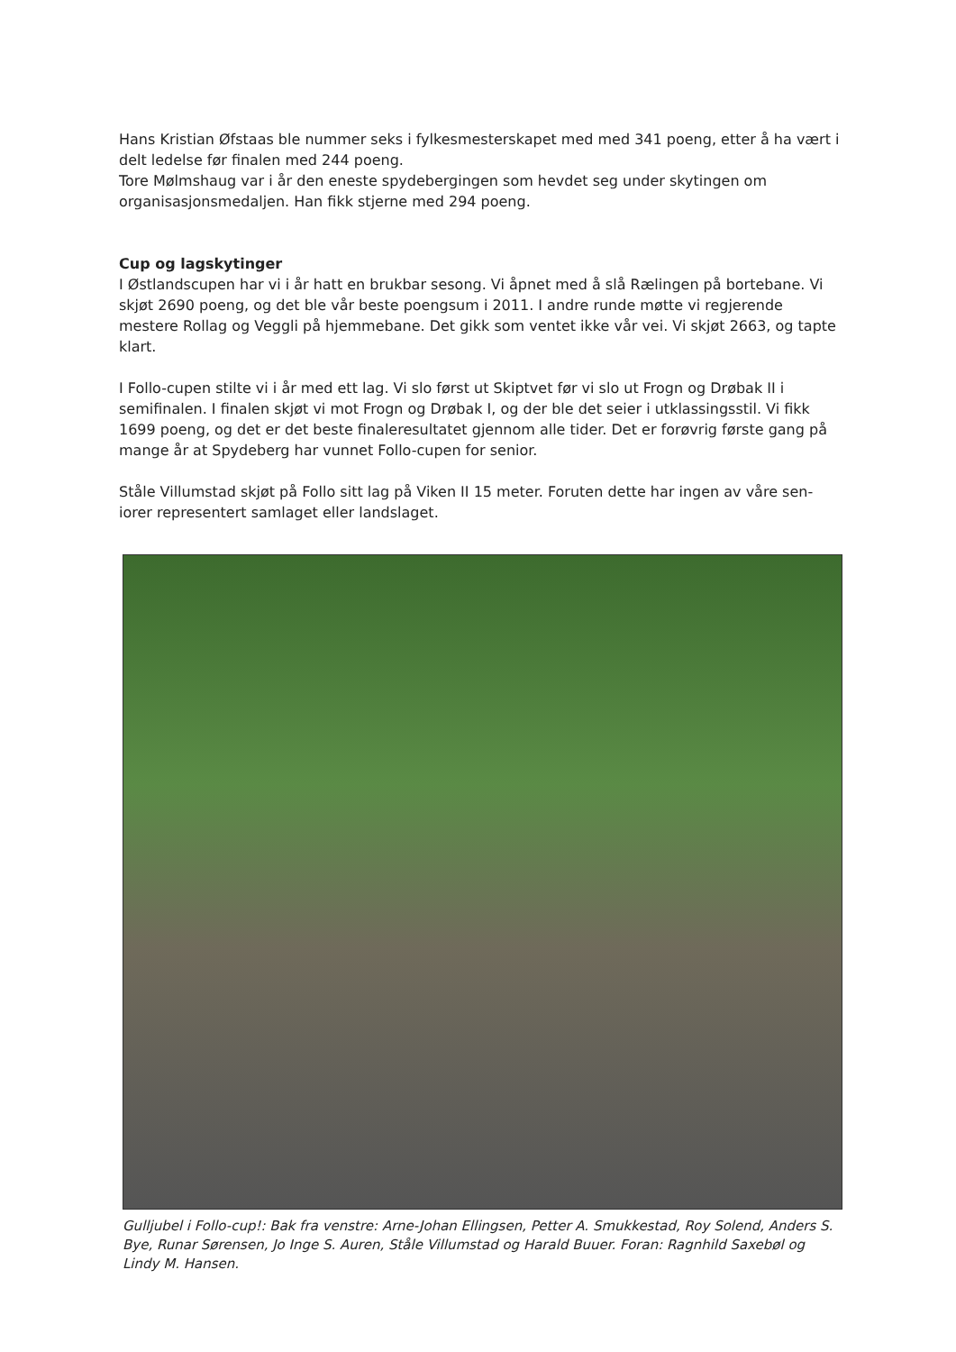Hans Kristian Øfstaas ble nummer seks i fylkesmesterskapet med med 341 poeng, etter å ha vært i delt ledelse før finalen med 244 poeng.
Tore Mølmshaug var i år den eneste spydebergingen som hevdet seg under skytingen om organisasjonsmedaljen. Han fikk stjerne med 294 poeng.
Cup og lagskytinger
I Østlandscupen har vi i år hatt en brukbar sesong. Vi åpnet med å slå Rælingen på bortebane. Vi skjøt 2690 poeng, og det ble vår beste poengsum i 2011. I andre runde møtte vi regjerende mestere Rollag og Veggli på hjemmebane. Det gikk som ventet ikke vår vei. Vi skjøt 2663, og tapte klart.
I Follo-cupen stilte vi i år med ett lag. Vi slo først ut Skiptvet før vi slo ut Frogn og Drøbak II i semifinalen. I finalen skjøt vi mot Frogn og Drøbak I, og der ble det seier i utklassingsstil. Vi fikk 1699 poeng, og det er det beste finaleresultatet gjennom alle tider. Det er forøvrig første gang på mange år at Spydeberg har vunnet Follo-cupen for senior.
Ståle Villumstad skjøt på Follo sitt lag på Viken II 15 meter. Foruten dette har ingen av våre sen-iorer representert samlaget eller landslaget.
Gulljubel i Follo-cup!: Bak fra venstre: Arne-Johan Ellingsen, Petter A. Smukkestad, Roy Solend, Anders S. Bye, Runar Sørensen, Jo Inge S. Auren, Ståle Villumstad og Harald Buuer. Foran: Ragnhild Saxebøl og Lindy M. Hansen.